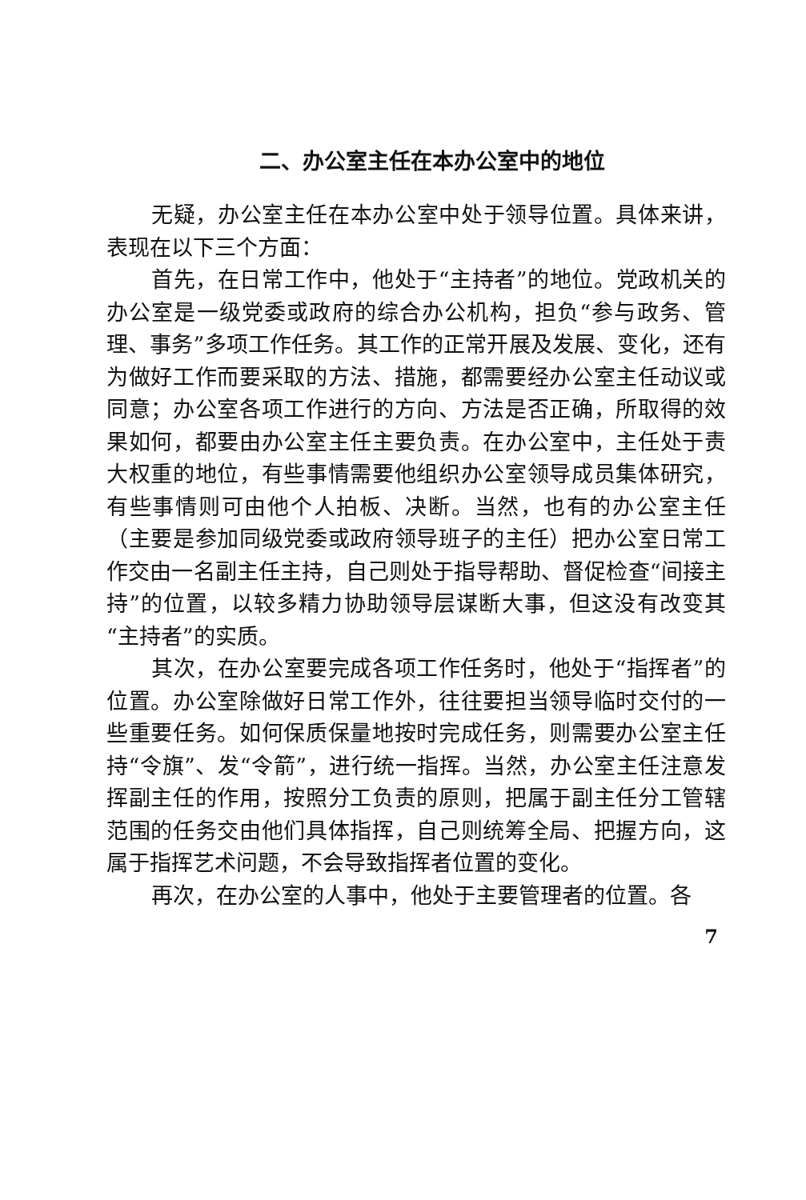二、办公室主任在本办公室中的地位
无疑，办公室主任在本办公室中处于领导位置。具体来讲，表现在以下三个方面：
首先，在日常工作中，他处于“主持者”的地位。党政机关的办公室是一级党委或政府的综合办公机构，担负“参与政务、管理、事务”多项工作任务。其工作的正常开展及发展、变化，还有为做好工作而要采取的方法、措施，都需要经办公室主任动议或同意；办公室各项工作进行的方向、方法是否正确，所取得的效果如何，都要由办公室主任主要负责。在办公室中，主任处于责大权重的地位，有些事情需要他组织办公室领导成员集体研究，有些事情则可由他个人拍板、决断。当然，也有的办公室主任（主要是参加同级党委或政府领导班子的主任）把办公室日常工作交由一名副主任主持，自己则处于指导帮助、督促检查“间接主持”的位置，以较多精力协助领导层谋断大事，但这没有改变其“主持者”的实质。
其次，在办公室要完成各项工作任务时，他处于“指挥者”的位置。办公室除做好日常工作外，往往要担当领导临时交付的一些重要任务。如何保质保量地按时完成任务，则需要办公室主任持“令旗”、发“令箭”，进行统一指挥。当然，办公室主任注意发挥副主任的作用，按照分工负责的原则，把属于副主任分工管辖范围的任务交由他们具体指挥，自己则统筹全局、把握方向，这属于指挥艺术问题，不会导致指挥者位置的变化。
再次，在办公室的人事中，他处于主要管理者的位置。各
7